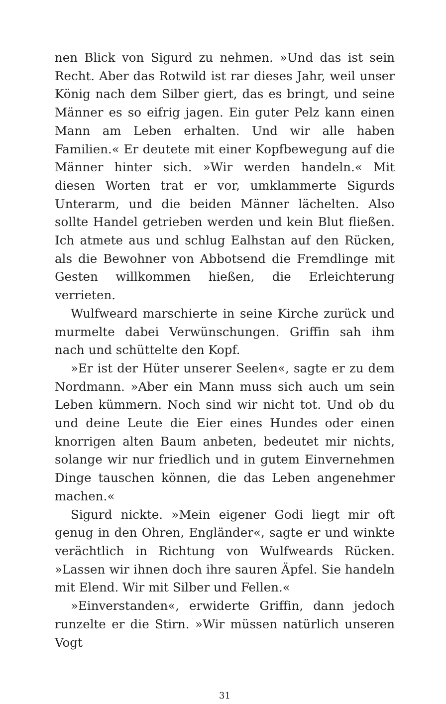nen Blick von Sigurd zu nehmen. »Und das ist sein Recht. Aber das Rotwild ist rar dieses Jahr, weil unser König nach dem Silber giert, das es bringt, und seine Männer es so eifrig jagen. Ein guter Pelz kann einen Mann am Leben erhalten. Und wir alle haben Familien.« Er deutete mit einer Kopfbewegung auf die Männer hinter sich. »Wir werden handeln.« Mit diesen Worten trat er vor, umklammerte Sigurds Unterarm, und die beiden Männer lächelten. Also sollte Handel getrieben werden und kein Blut fließen. Ich atmete aus und schlug Ealhstan auf den Rücken, als die Bewohner von Abbotsend die Fremdlinge mit Gesten willkommen hießen, die Erleichterung verrieten.
Wulfweard marschierte in seine Kirche zurück und murmelte dabei Verwünschungen. Griffin sah ihm nach und schüttelte den Kopf.
»Er ist der Hüter unserer Seelen«, sagte er zu dem Nordmann. »Aber ein Mann muss sich auch um sein Leben kümmern. Noch sind wir nicht tot. Und ob du und deine Leute die Eier eines Hundes oder einen knorrigen alten Baum anbeten, bedeutet mir nichts, solange wir nur friedlich und in gutem Einvernehmen Dinge tauschen können, die das Leben angenehmer machen.«
Sigurd nickte. »Mein eigener Godi liegt mir oft genug in den Ohren, Engländer«, sagte er und winkte verächtlich in Richtung von Wulfweards Rücken. »Lassen wir ihnen doch ihre sauren Äpfel. Sie handeln mit Elend. Wir mit Silber und Fellen.«
»Einverstanden«, erwiderte Griffin, dann jedoch runzelte er die Stirn. »Wir müssen natürlich unseren Vogt
31